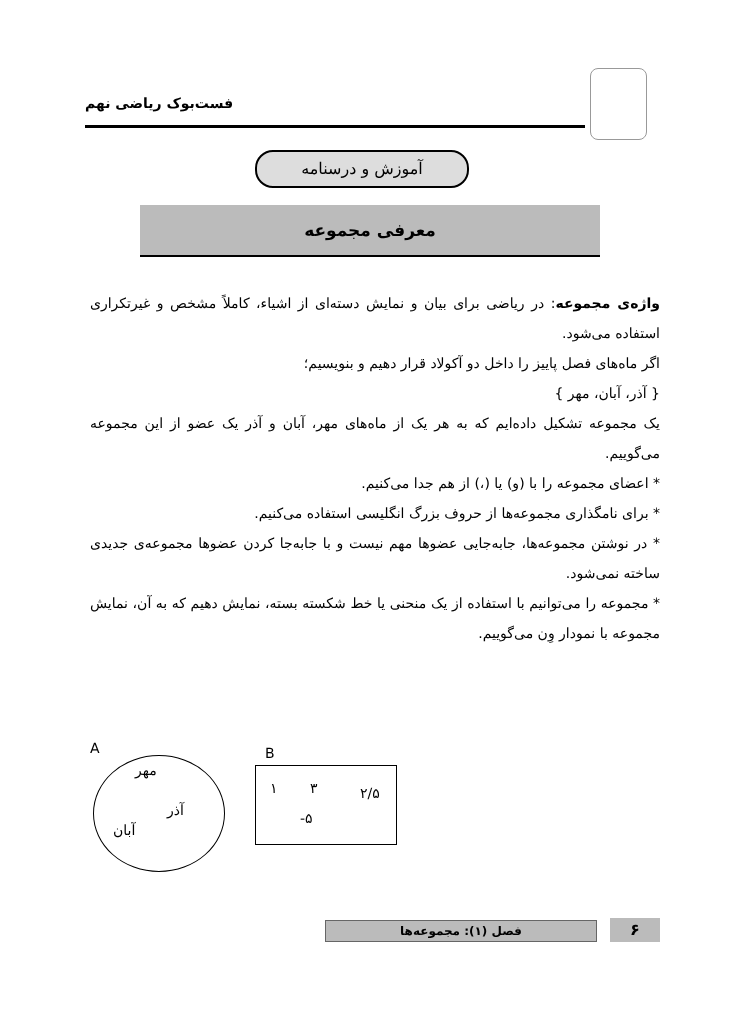فست‌بوک ریاضی نهم
آموزش و درسنامه
معرفی مجموعه
واژه‌ی مجموعه: در ریاضی برای بیان و نمایش دسته‌ای از اشیاء، کاملاً مشخص و غیرتکراری استفاده می‌شود.
اگر ماه‌های فصل پاییز را داخل دو آکولاد قرار دهیم و بنویسیم؛
{ آذر، آبان، مهر }
یک مجموعه تشکیل داده‌ایم که به هر یک از ماه‌های مهر، آبان و آذر یک عضو از این مجموعه می‌گوییم.
* اعضای مجموعه را با (و) یا (،) از هم جدا می‌کنیم.
* برای نامگذاری مجموعه‌ها از حروف بزرگ انگلیسی استفاده می‌کنیم.
* در نوشتن مجموعه‌ها، جابه‌جایی عضوها مهم نیست و با جابه‌جا کردن عضوها مجموعه‌ی جدیدی ساخته نمی‌شود.
* مجموعه را می‌توانیم با استفاده از یک منحنی یا خط شکسته بسته، نمایش دهیم که به آن، نمایش مجموعه با نمودار وِن می‌گوییم.
A
مهر
آذر
آبان
B
۱ ۳ ۲/۵
-۵
فصل (۱): مجموعه‌ها ۶